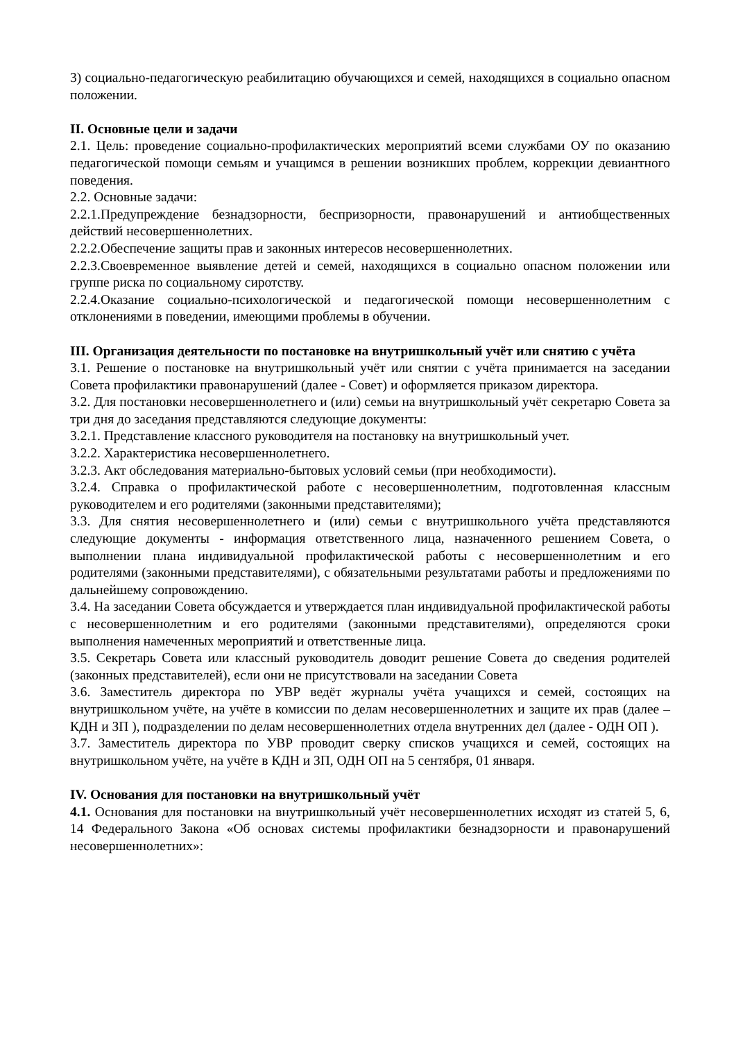3) социально-педагогическую реабилитацию обучающихся и семей, находящихся в социально опасном положении.
II. Основные цели и задачи
2.1. Цель: проведение социально-профилактических мероприятий всеми службами ОУ по оказанию педагогической помощи семьям и учащимся в решении возникших проблем, коррекции девиантного поведения.
2.2. Основные задачи:
2.2.1.Предупреждение безнадзорности, беспризорности, правонарушений и антиобщественных действий несовершеннолетних.
2.2.2.Обеспечение защиты прав и законных интересов несовершеннолетних.
2.2.3.Своевременное выявление детей и семей, находящихся в социально опасном положении или группе риска по социальному сиротству.
2.2.4.Оказание социально-психологической и педагогической помощи несовершеннолетним с отклонениями в поведении, имеющими проблемы в обучении.
III. Организация деятельности по постановке на внутришкольный учёт или снятию с учёта
3.1. Решение о постановке на внутришкольный учёт или снятии с учёта принимается на заседании Совета профилактики правонарушений (далее - Совет) и оформляется приказом директора.
3.2. Для постановки несовершеннолетнего и (или) семьи на внутришкольный учёт секретарю Совета за три дня до заседания представляются следующие документы:
3.2.1. Представление классного руководителя на постановку на внутришкольный учет.
3.2.2. Характеристика несовершеннолетнего.
3.2.3. Акт обследования материально-бытовых условий семьи (при необходимости).
3.2.4. Справка о профилактической работе с несовершеннолетним, подготовленная классным руководителем и его родителями (законными представителями);
3.3. Для снятия несовершеннолетнего и (или) семьи с внутришкольного учёта представляются следующие документы - информация ответственного лица, назначенного решением Совета, о выполнении плана индивидуальной профилактической работы с несовершеннолетним и его родителями (законными представителями), с обязательными результатами работы и предложениями по дальнейшему сопровождению.
3.4. На заседании Совета обсуждается и утверждается план индивидуальной профилактической работы с несовершеннолетним и его родителями (законными представителями), определяются сроки выполнения намеченных мероприятий и ответственные лица.
3.5. Секретарь Совета или классный руководитель доводит решение Совета до сведения родителей (законных представителей), если они не присутствовали на заседании Совета
3.6. Заместитель директора по УВР ведёт журналы учёта учащихся и семей, состоящих на внутришкольном учёте, на учёте в комиссии по делам несовершеннолетних и защите их прав (далее – КДН и ЗП ), подразделении по делам несовершеннолетних отдела внутренних дел (далее - ОДН ОП ).
3.7. Заместитель директора по УВР проводит сверку списков учащихся и семей, состоящих на внутришкольном учёте, на учёте в КДН и ЗП, ОДН ОП на 5 сентября, 01 января.
IV. Основания для постановки на внутришкольный учёт
4.1. Основания для постановки на внутришкольный учёт несовершеннолетних исходят из статей 5, 6, 14 Федерального Закона «Об основах системы профилактики безнадзорности и правонарушений несовершеннолетних»: